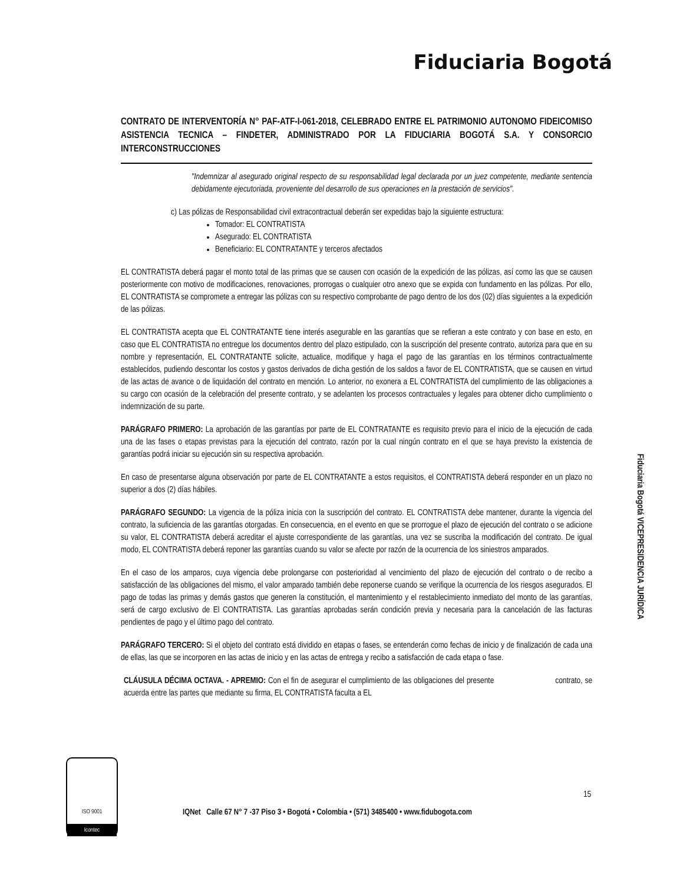Fiduciaria Bogotá
CONTRATO DE INTERVENTORÍA N° PAF-ATF-I-061-2018, CELEBRADO ENTRE EL PATRIMONIO AUTONOMO FIDEICOMISO ASISTENCIA TECNICA – FINDETER, ADMINISTRADO POR LA FIDUCIARIA BOGOTÁ S.A. Y CONSORCIO INTERCONSTRUCCIONES
"Indemnizar al asegurado original respecto de su responsabilidad legal declarada por un juez competente, mediante sentencia debidamente ejecutoriada, proveniente del desarrollo de sus operaciones en la prestación de servicios".
c) Las pólizas de Responsabilidad civil extracontractual deberán ser expedidas bajo la siguiente estructura:
Tomador: EL CONTRATISTA
Asegurado: EL CONTRATISTA
Beneficiario: EL CONTRATANTE y terceros afectados
EL CONTRATISTA deberá pagar el monto total de las primas que se causen con ocasión de la expedición de las pólizas, así como las que se causen posteriormente con motivo de modificaciones, renovaciones, prorrogas o cualquier otro anexo que se expida con fundamento en las pólizas. Por ello, EL CONTRATISTA se compromete a entregar las pólizas con su respectivo comprobante de pago dentro de los dos (02) días siguientes a la expedición de las pólizas.
EL CONTRATISTA acepta que EL CONTRATANTE tiene interés asegurable en las garantías que se refieran a este contrato y con base en esto, en caso que EL CONTRATISTA no entregue los documentos dentro del plazo estipulado, con la suscripción del presente contrato, autoriza para que en su nombre y representación, EL CONTRATANTE solicite, actualice, modifique y haga el pago de las garantías en los términos contractualmente establecidos, pudiendo descontar los costos y gastos derivados de dicha gestión de los saldos a favor de EL CONTRATISTA, que se causen en virtud de las actas de avance o de liquidación del contrato en mención. Lo anterior, no exonera a EL CONTRATISTA del cumplimiento de las obligaciones a su cargo con ocasión de la celebración del presente contrato, y se adelanten los procesos contractuales y legales para obtener dicho cumplimiento o indemnización de su parte.
PARÁGRAFO PRIMERO: La aprobación de las garantías por parte de EL CONTRATANTE es requisito previo para el inicio de la ejecución de cada una de las fases o etapas previstas para la ejecución del contrato, razón por la cual ningún contrato en el que se haya previsto la existencia de garantías podrá iniciar su ejecución sin su respectiva aprobación.
En caso de presentarse alguna observación por parte de EL CONTRATANTE a estos requisitos, el CONTRATISTA deberá responder en un plazo no superior a dos (2) días hábiles.
PARÁGRAFO SEGUNDO: La vigencia de la póliza inicia con la suscripción del contrato. EL CONTRATISTA debe mantener, durante la vigencia del contrato, la suficiencia de las garantías otorgadas. En consecuencia, en el evento en que se prorrogue el plazo de ejecución del contrato o se adicione su valor, EL CONTRATISTA deberá acreditar el ajuste correspondiente de las garantías, una vez se suscriba la modificación del contrato. De igual modo, EL CONTRATISTA deberá reponer las garantías cuando su valor se afecte por razón de la ocurrencia de los siniestros amparados.
En el caso de los amparos, cuya vigencia debe prolongarse con posterioridad al vencimiento del plazo de ejecución del contrato o de recibo a satisfacción de las obligaciones del mismo, el valor amparado también debe reponerse cuando se verifique la ocurrencia de los riesgos asegurados. El pago de todas las primas y demás gastos que generen la constitución, el mantenimiento y el restablecimiento inmediato del monto de las garantías, será de cargo exclusivo de El CONTRATISTA. Las garantías aprobadas serán condición previa y necesaria para la cancelación de las facturas pendientes de pago y el último pago del contrato.
PARÁGRAFO TERCERO: Si el objeto del contrato está dividido en etapas o fases, se entenderán como fechas de inicio y de finalización de cada una de ellas, las que se incorporen en las actas de inicio y en las actas de entrega y recibo a satisfacción de cada etapa o fase.
CLÁUSULA DÉCIMA OCTAVA. - APREMIO: Con el fin de asegurar el cumplimiento de las obligaciones del presente contrato, se acuerda entre las partes que mediante su firma, EL CONTRATISTA faculta a EL
15
Fiduciaria Bogotá VICEPRESIDENCIA JURÍDICA
ISO 9001
Icontec
IQNet Calle 67 N° 7 -37 Piso 3 • Bogotá • Colombia • (571) 3485400 • www.fidubogota.com